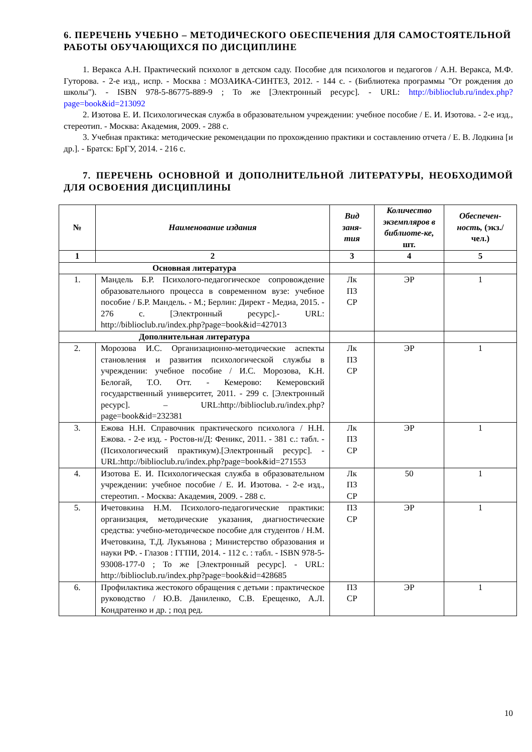6. ПЕРЕЧЕНЬ УЧЕБНО – МЕТОДИЧЕСКОГО ОБЕСПЕЧЕНИЯ ДЛЯ САМОСТОЯТЕЛЬНОЙ РАБОТЫ ОБУЧАЮЩИХСЯ ПО ДИСЦИПЛИНЕ
1. Веракса А.Н. Практический психолог в детском саду. Пособие для психологов и педагогов / А.Н. Веракса, М.Ф. Гуторова. - 2-е изд., испр. - Москва : МОЗАИКА-СИНТЕЗ, 2012. - 144 с. - (Библиотека программы "От рождения до школы"). - ISBN 978-5-86775-889-9 ; То же [Электронный ресурс]. - URL: http://biblioclub.ru/index.php?page=book&id=213092
2. Изотова Е. И. Психологическая служба в образовательном учреждении: учебное пособие / Е. И. Изотова. - 2-е изд., стереотип. - Москва: Академия, 2009. - 288 с.
3. Учебная практика: методические рекомендации по прохождению практики и составлению отчета / Е. В. Лодкина [и др.]. - Братск: БрГУ, 2014. - 216 с.
7. ПЕРЕЧЕНЬ ОСНОВНОЙ И ДОПОЛНИТЕЛЬНОЙ ЛИТЕРАТУРЫ, НЕОБХОДИМОЙ ДЛЯ ОСВОЕНИЯ ДИСЦИПЛИНЫ
| № | Наименование издания | Вид заня-тия | Количество экземпляров в библиоте-ке, шт. | Обеспечен-ность, (экз./ чел.) |
| --- | --- | --- | --- | --- |
| 1 | 2 | 3 | 4 | 5 |
| Основная литература | | | | |
| 1. | Мандель Б.Р. Психолого-педагогическое сопровождение образовательного процесса в современном вузе: учебное пособие / Б.Р. Мандель. - М.; Берлин: Директ - Медиа, 2015. - 276 с. [Электронный ресурс].- URL: http://biblioclub.ru/index.php?page=book&id=427013 | Лк ПЗ СР | ЭР | 1 |
| Дополнительная литература | | | | |
| 2. | Морозова И.С. Организационно-методические аспекты становления и развития психологической службы в учреждении: учебное пособие / И.С. Морозова, К.Н. Белогай, Т.О. Отт. - Кемерово: Кемеровский государственный университет, 2011. - 299 с. [Электронный ресурс]. – URL:http://biblioclub.ru/index.php?page=book&id=232381 | Лк ПЗ СР | ЭР | 1 |
| 3. | Ежова Н.Н. Справочник практического психолога / Н.Н. Ежова. - 2-е изд. - Ростов-н/Д: Феникс, 2011. - 381 с.: табл. - (Психологический практикум).[Электронный ресурс]. - URL:http://biblioclub.ru/index.php?page=book&id=271553 | Лк ПЗ СР | ЭР | 1 |
| 4. | Изотова Е. И. Психологическая служба в образовательном учреждении: учебное пособие / Е. И. Изотова. - 2-е изд., стереотип. - Москва: Академия, 2009. - 288 с. | Лк ПЗ СР | 50 | 1 |
| 5. | Ичетовкина Н.М. Психолого-педагогические практики: организация, методические указания, диагностические средства: учебно-методическое пособие для студентов / Н.М. Ичетовкина, Т.Д. Лукъянова ; Министерство образования и науки РФ. - Глазов : ГГПИ, 2014. - 112 с. : табл. - ISBN 978-5-93008-177-0 ; То же [Электронный ресурс]. - URL: http://biblioclub.ru/index.php?page=book&id=428685 | ПЗ СР | ЭР | 1 |
| 6. | Профилактика жестокого обращения с детьми : практическое руководство / Ю.В. Даниленко, С.В. Ерещенко, А.Л. Кондратенко и др. ; под ред. | ПЗ СР | ЭР | 1 |
10